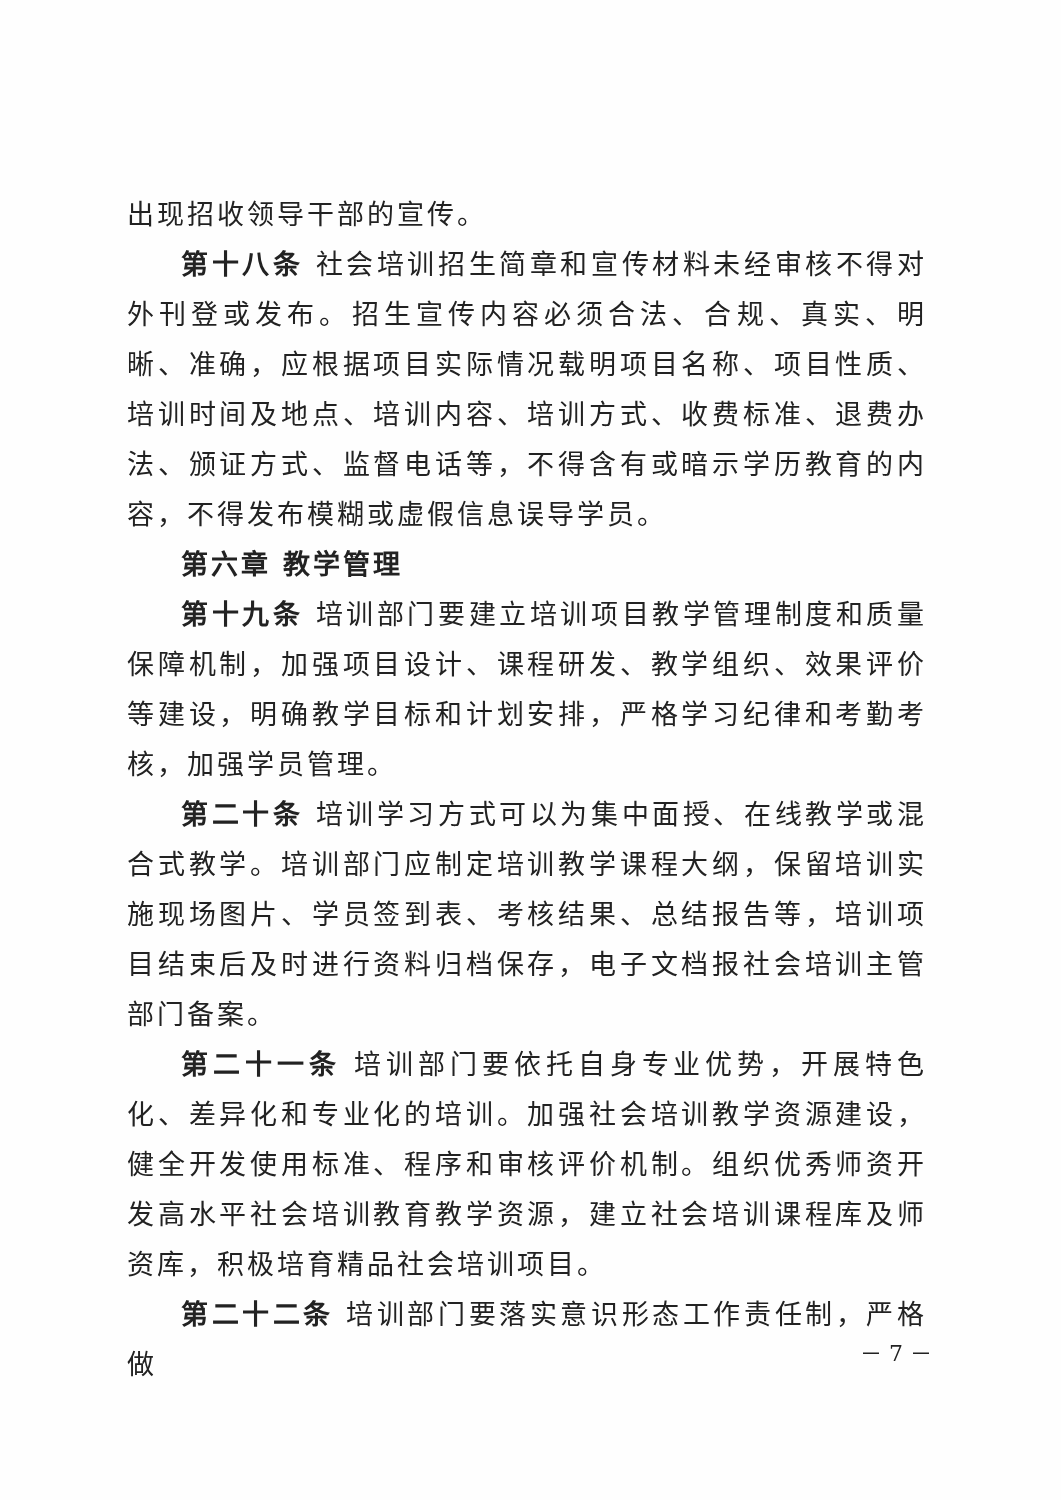出现招收领导干部的宣传。
第十八条 社会培训招生简章和宣传材料未经审核不得对外刊登或发布。招生宣传内容必须合法、合规、真实、明晰、准确，应根据项目实际情况载明项目名称、项目性质、培训时间及地点、培训内容、培训方式、收费标准、退费办法、颁证方式、监督电话等，不得含有或暗示学历教育的内容，不得发布模糊或虚假信息误导学员。
第六章 教学管理
第十九条 培训部门要建立培训项目教学管理制度和质量保障机制，加强项目设计、课程研发、教学组织、效果评价等建设，明确教学目标和计划安排，严格学习纪律和考勤考核，加强学员管理。
第二十条 培训学习方式可以为集中面授、在线教学或混合式教学。培训部门应制定培训教学课程大纲，保留培训实施现场图片、学员签到表、考核结果、总结报告等，培训项目结束后及时进行资料归档保存，电子文档报社会培训主管部门备案。
第二十一条 培训部门要依托自身专业优势，开展特色化、差异化和专业化的培训。加强社会培训教学资源建设，健全开发使用标准、程序和审核评价机制。组织优秀师资开发高水平社会培训教育教学资源，建立社会培训课程库及师资库，积极培育精品社会培训项目。
第二十二条 培训部门要落实意识形态工作责任制，严格做
－ 7 －